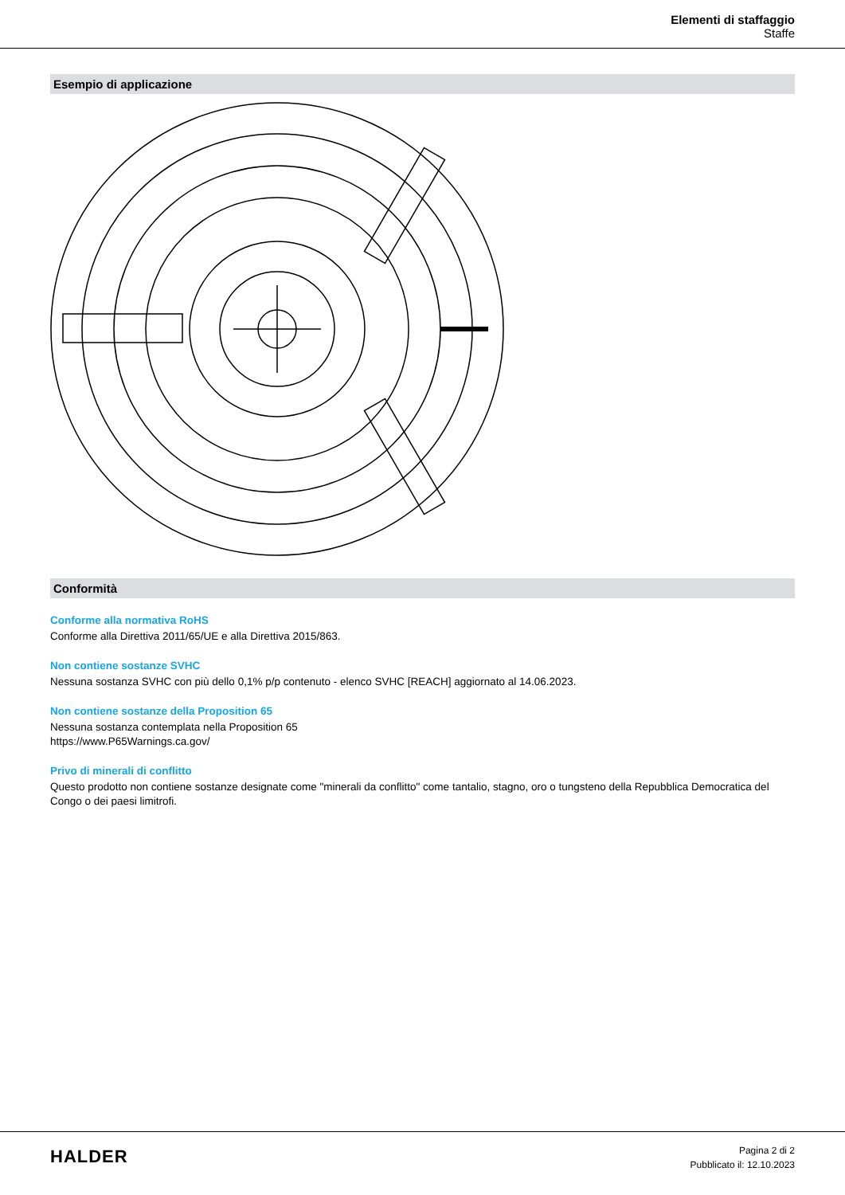Elementi di staffaggio
Staffe
Esempio di applicazione
Conformità
Conforme alla normativa RoHS
Conforme alla Direttiva 2011/65/UE e alla Direttiva 2015/863.
Non contiene sostanze SVHC
Nessuna sostanza SVHC con più dello 0,1% p/p contenuto - elenco SVHC [REACH] aggiornato al 14.06.2023.
Non contiene sostanze della Proposition 65
Nessuna sostanza contemplata nella Proposition 65
https://www.P65Warnings.ca.gov/
Privo di minerali di conflitto
Questo prodotto non contiene sostanze designate come "minerali da conflitto" come tantalio, stagno, oro o tungsteno della Repubblica Democratica del Congo o dei paesi limitrofi.
HALDER
Pagina 2 di 2
Pubblicato il: 12.10.2023